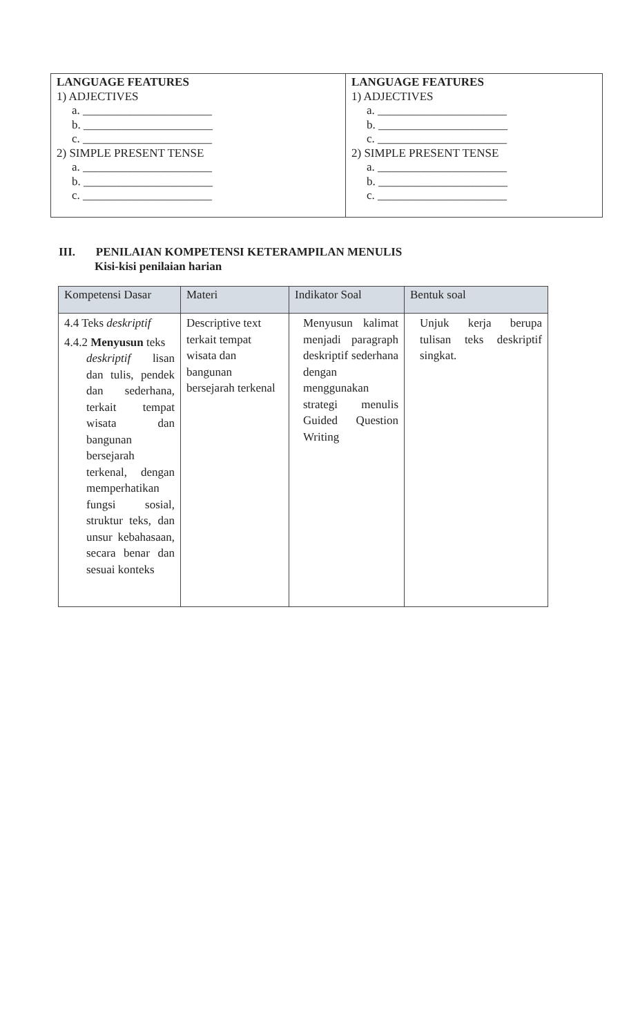| LANGUAGE FEATURES 1) ADJECTIVES a. ______________________ b. ______________________ c. ______________________ 2) SIMPLE PRESENT TENSE a. ______________________ b. ______________________ c. ______________________ | LANGUAGE FEATURES 1) ADJECTIVES a. ______________________ b. ______________________ c. ______________________ 2) SIMPLE PRESENT TENSE a. ______________________ b. ______________________ c. ______________________ |
III. PENILAIAN KOMPETENSI KETERAMPILAN MENULIS
Kisi-kisi penilaian harian
| Kompetensi Dasar | Materi | Indikator Soal | Bentuk soal |
| --- | --- | --- | --- |
| 4.4 Teks deskriptif 4.4.2 Menyusun teks deskriptif lisan dan tulis, pendek dan sederhana, terkait tempat wisata dan bangunan bersejarah terkenal, dengan memperhatikan fungsi sosial, struktur teks, dan unsur kebahasaan, secara benar dan sesuai konteks | Descriptive text terkait tempat wisata dan bangunan bersejarah terkenal | Menyusun kalimat menjadi paragraph deskriptif sederhana dengan menggunakan strategi menulis Guided Question Writing | Unjuk kerja berupa tulisan teks deskriptif singkat. |